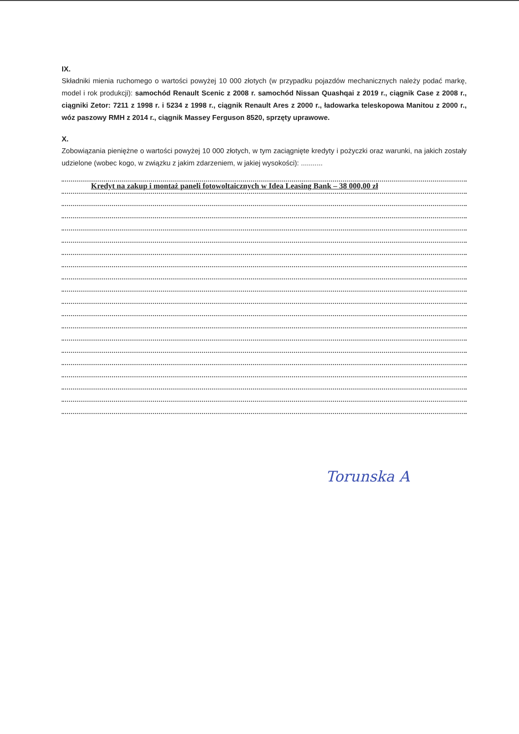IX.
Składniki mienia ruchomego o wartości powyżej 10 000 złotych (w przypadku pojazdów mechanicznych należy podać markę, model i rok produkcji): samochód Renault Scenic z 2008 r. samochód Nissan Quashqai z 2019 r., ciągnik Case z 2008 r., ciągniki Zetor: 7211 z 1998 r. i 5234 z 1998 r., ciągnik Renault Ares z 2000 r., ładowarka teleskopowa Manitou z 2000 r., wóz paszowy RMH z 2014 r., ciągnik Massey Ferguson 8520, sprzęty uprawowe.
X.
Zobowiązania pieniężne o wartości powyżej 10 000 złotych, w tym zaciągnięte kredyty i pożyczki oraz warunki, na jakich zostały udzielone (wobec kogo, w związku z jakim zdarzeniem, w jakiej wysokości): ...........
Kredyt na zakup i montaż paneli fotowoltaicznych w Idea Leasing Bank – 38 000,00 zł
Torunska A